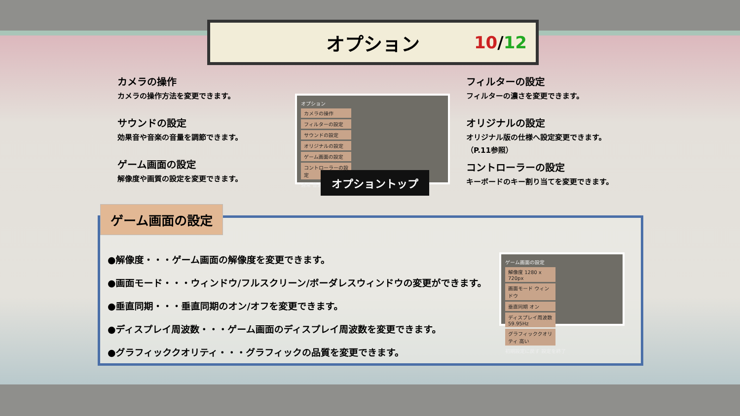オプション 10/12
カメラの操作
カメラの操作方法を変更できます。
サウンドの設定
効果音や音楽の音量を調節できます。
ゲーム画面の設定
解像度や画質の設定を変更できます。
オプション
カメラの操作
フィルターの設定
サウンドの設定
オリジナルの設定
ゲーム画面の設定
コントローラーの設定
通常 普通
オプショントップ
フィルターの設定
フィルターの濃さを変更できます。
オリジナルの設定
オリジナル版の仕様へ設定変更できます。
（P.11参照）
コントローラーの設定
キーボードのキー割り当てを変更できます。
ゲーム画面の設定
●解像度・・・ゲーム画面の解像度を変更できます。
●画面モード・・・ウィンドウ/フルスクリーン/ボーダレスウィンドウの変更ができます。
●垂直同期・・・垂直同期のオン/オフを変更できます。
●ディスプレイ周波数・・・ゲーム画面のディスプレイ周波数を変更できます。
●グラフィッククオリティ・・・グラフィックの品質を変更できます。
ゲーム画面の設定
解像度 1280 x 720px
画面モード ウィンドウ
垂直同期 オン
ディスプレイ周波数 59.95Hz
グラフィッククオリティ 高い
初期設定に戻す 設定を終了